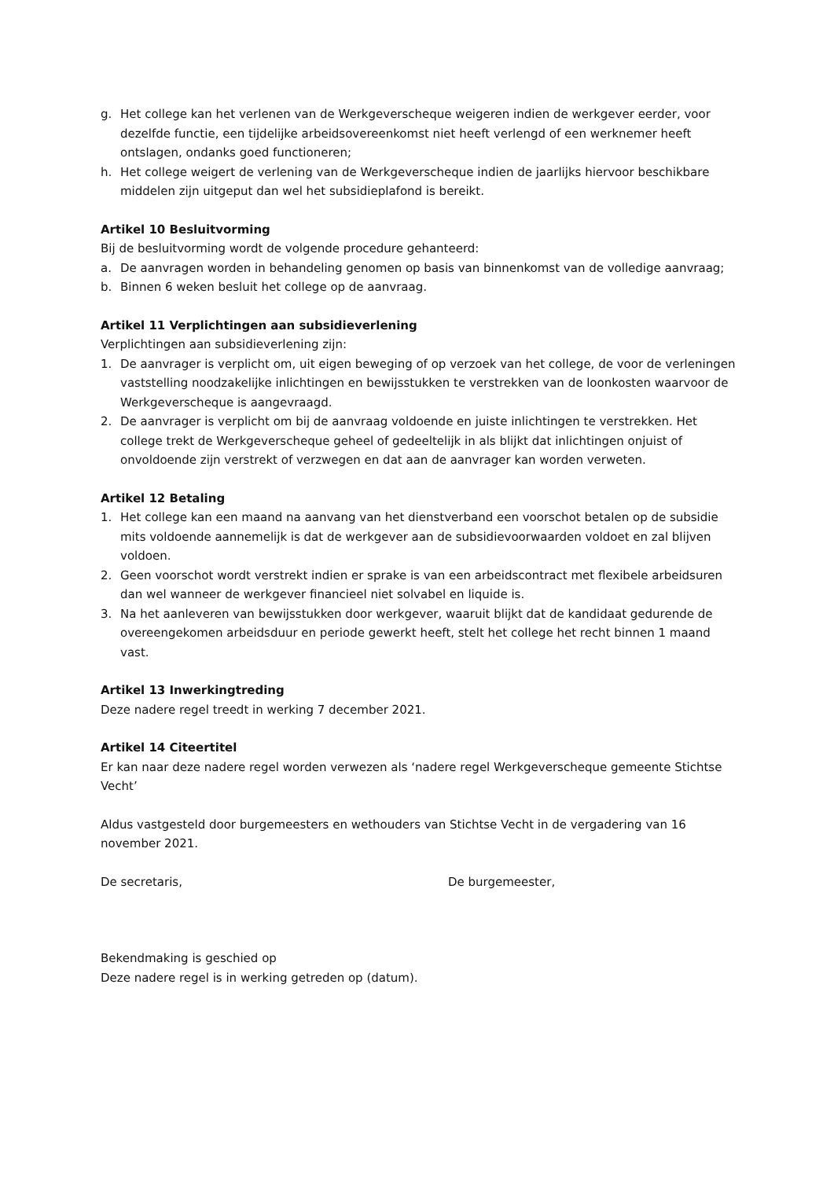g. Het college kan het verlenen van de Werkgeverscheque weigeren indien de werkgever eerder, voor dezelfde functie, een tijdelijke arbeidsovereenkomst niet heeft verlengd of een werknemer heeft ontslagen, ondanks goed functioneren;
h. Het college weigert de verlening van de Werkgeverscheque indien de jaarlijks hiervoor beschikbare middelen zijn uitgeput dan wel het subsidieplafond is bereikt.
Artikel 10 Besluitvorming
Bij de besluitvorming wordt de volgende procedure gehanteerd:
a. De aanvragen worden in behandeling genomen op basis van binnenkomst van de volledige aanvraag;
b. Binnen 6 weken besluit het college op de aanvraag.
Artikel 11 Verplichtingen aan subsidieverlening
Verplichtingen aan subsidieverlening zijn:
1. De aanvrager is verplicht om, uit eigen beweging of op verzoek van het college, de voor de verleningen vaststelling noodzakelijke inlichtingen en bewijsstukken te verstrekken van de loonkosten waarvoor de Werkgeverscheque is aangevraagd.
2. De aanvrager is verplicht om bij de aanvraag voldoende en juiste inlichtingen te verstrekken. Het college trekt de Werkgeverscheque geheel of gedeeltelijk in als blijkt dat inlichtingen onjuist of onvoldoende zijn verstrekt of verzwegen en dat aan de aanvrager kan worden verweten.
Artikel 12 Betaling
1. Het college kan een maand na aanvang van het dienstverband een voorschot betalen op de subsidie mits voldoende aannemelijk is dat de werkgever aan de subsidievoorwaarden voldoet en zal blijven voldoen.
2. Geen voorschot wordt verstrekt indien er sprake is van een arbeidscontract met flexibele arbeidsuren dan wel wanneer de werkgever financieel niet solvabel en liquide is.
3. Na het aanleveren van bewijsstukken door werkgever, waaruit blijkt dat de kandidaat gedurende de overeengekomen arbeidsduur en periode gewerkt heeft, stelt het college het recht binnen 1 maand vast.
Artikel 13 Inwerkingtreding
Deze nadere regel treedt in werking 7 december 2021.
Artikel 14 Citeertitel
Er kan naar deze nadere regel worden verwezen als ‘nadere regel Werkgeverscheque gemeente Stichtse Vecht’
Aldus vastgesteld door burgemeesters en wethouders van Stichtse Vecht in de vergadering van 16 november 2021.
De secretaris, De burgemeester,
Bekendmaking is geschied op
Deze nadere regel is in werking getreden op (datum).